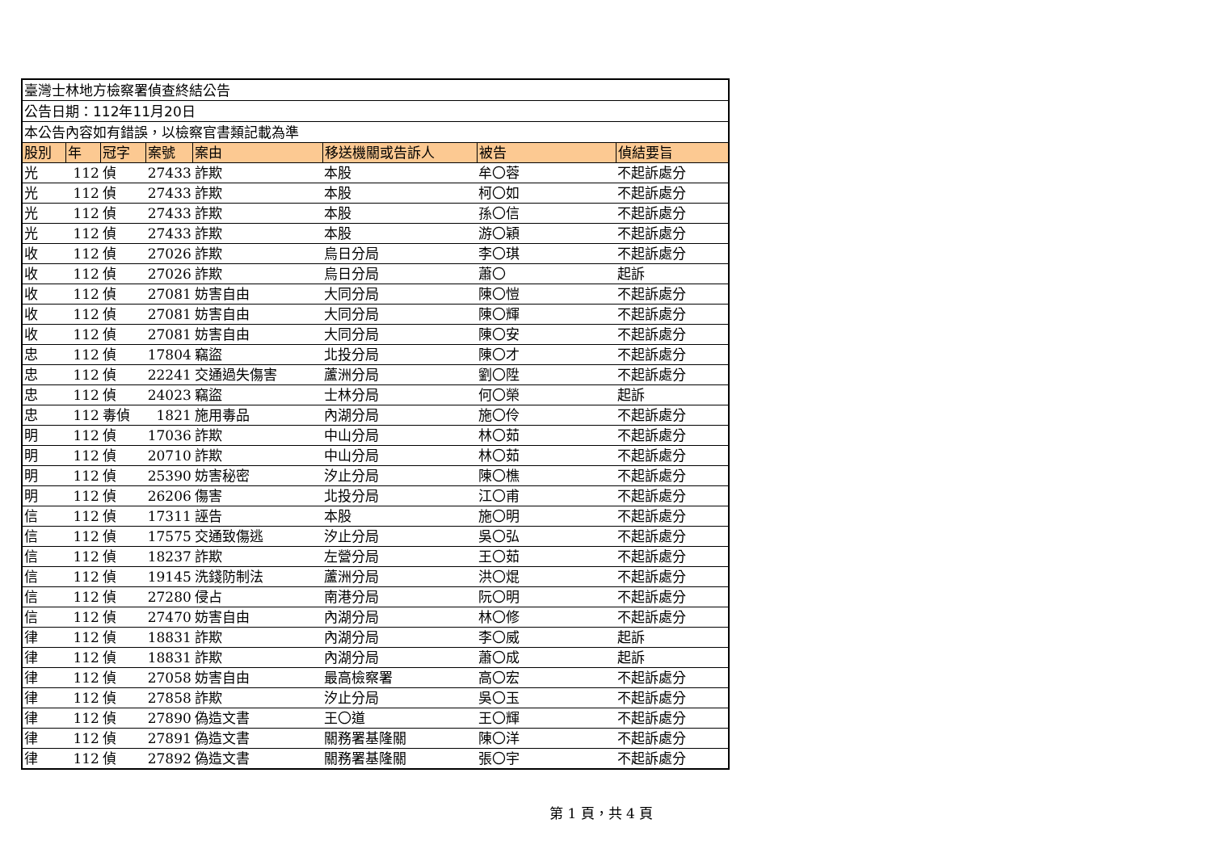| 臺灣士林地方檢察署偵查終結公告 | | | | | | | |
| 公告日期：112年11月20日 | | | | | | | |
| 本公告內容如有錯誤，以檢察官書類記載為準 | | | | | | | |
| 股別 | 年 | 冠字 | 案號 | 案由 | 移送機關或告訴人 | 被告 | 偵結要旨 |
| 光 | 112 | 偵 | 27433 | 詐欺 | 本股 | 牟〇蓉 | 不起訴處分 |
| 光 | 112 | 偵 | 27433 | 詐欺 | 本股 | 柯〇如 | 不起訴處分 |
| 光 | 112 | 偵 | 27433 | 詐欺 | 本股 | 孫〇信 | 不起訴處分 |
| 光 | 112 | 偵 | 27433 | 詐欺 | 本股 | 游〇穎 | 不起訴處分 |
| 收 | 112 | 偵 | 27026 | 詐欺 | 烏日分局 | 李〇琪 | 不起訴處分 |
| 收 | 112 | 偵 | 27026 | 詐欺 | 烏日分局 | 蕭〇 | 起訴 |
| 收 | 112 | 偵 | 27081 | 妨害自由 | 大同分局 | 陳〇愷 | 不起訴處分 |
| 收 | 112 | 偵 | 27081 | 妨害自由 | 大同分局 | 陳〇輝 | 不起訴處分 |
| 收 | 112 | 偵 | 27081 | 妨害自由 | 大同分局 | 陳〇安 | 不起訴處分 |
| 忠 | 112 | 偵 | 17804 | 竊盜 | 北投分局 | 陳〇才 | 不起訴處分 |
| 忠 | 112 | 偵 | 22241 | 交通過失傷害 | 蘆洲分局 | 劉〇陞 | 不起訴處分 |
| 忠 | 112 | 偵 | 24023 | 竊盜 | 士林分局 | 何〇榮 | 起訴 |
| 忠 | 112 | 毒偵 | 1821 | 施用毒品 | 內湖分局 | 施〇伶 | 不起訴處分 |
| 明 | 112 | 偵 | 17036 | 詐欺 | 中山分局 | 林〇茹 | 不起訴處分 |
| 明 | 112 | 偵 | 20710 | 詐欺 | 中山分局 | 林〇茹 | 不起訴處分 |
| 明 | 112 | 偵 | 25390 | 妨害秘密 | 汐止分局 | 陳〇樵 | 不起訴處分 |
| 明 | 112 | 偵 | 26206 | 傷害 | 北投分局 | 江〇甫 | 不起訴處分 |
| 信 | 112 | 偵 | 17311 | 誣告 | 本股 | 施〇明 | 不起訴處分 |
| 信 | 112 | 偵 | 17575 | 交通致傷逃 | 汐止分局 | 吳〇弘 | 不起訴處分 |
| 信 | 112 | 偵 | 18237 | 詐欺 | 左營分局 | 王〇茹 | 不起訴處分 |
| 信 | 112 | 偵 | 19145 | 洗錢防制法 | 蘆洲分局 | 洪〇焜 | 不起訴處分 |
| 信 | 112 | 偵 | 27280 | 侵占 | 南港分局 | 阮〇明 | 不起訴處分 |
| 信 | 112 | 偵 | 27470 | 妨害自由 | 內湖分局 | 林〇修 | 不起訴處分 |
| 律 | 112 | 偵 | 18831 | 詐欺 | 內湖分局 | 李〇威 | 起訴 |
| 律 | 112 | 偵 | 18831 | 詐欺 | 內湖分局 | 蕭〇成 | 起訴 |
| 律 | 112 | 偵 | 27058 | 妨害自由 | 最高檢察署 | 高〇宏 | 不起訴處分 |
| 律 | 112 | 偵 | 27858 | 詐欺 | 汐止分局 | 吳〇玉 | 不起訴處分 |
| 律 | 112 | 偵 | 27890 | 偽造文書 | 王〇道 | 王〇輝 | 不起訴處分 |
| 律 | 112 | 偵 | 27891 | 偽造文書 | 關務署基隆關 | 陳〇洋 | 不起訴處分 |
| 律 | 112 | 偵 | 27892 | 偽造文書 | 關務署基隆關 | 張〇宇 | 不起訴處分 |
第 1 頁，共 4 頁